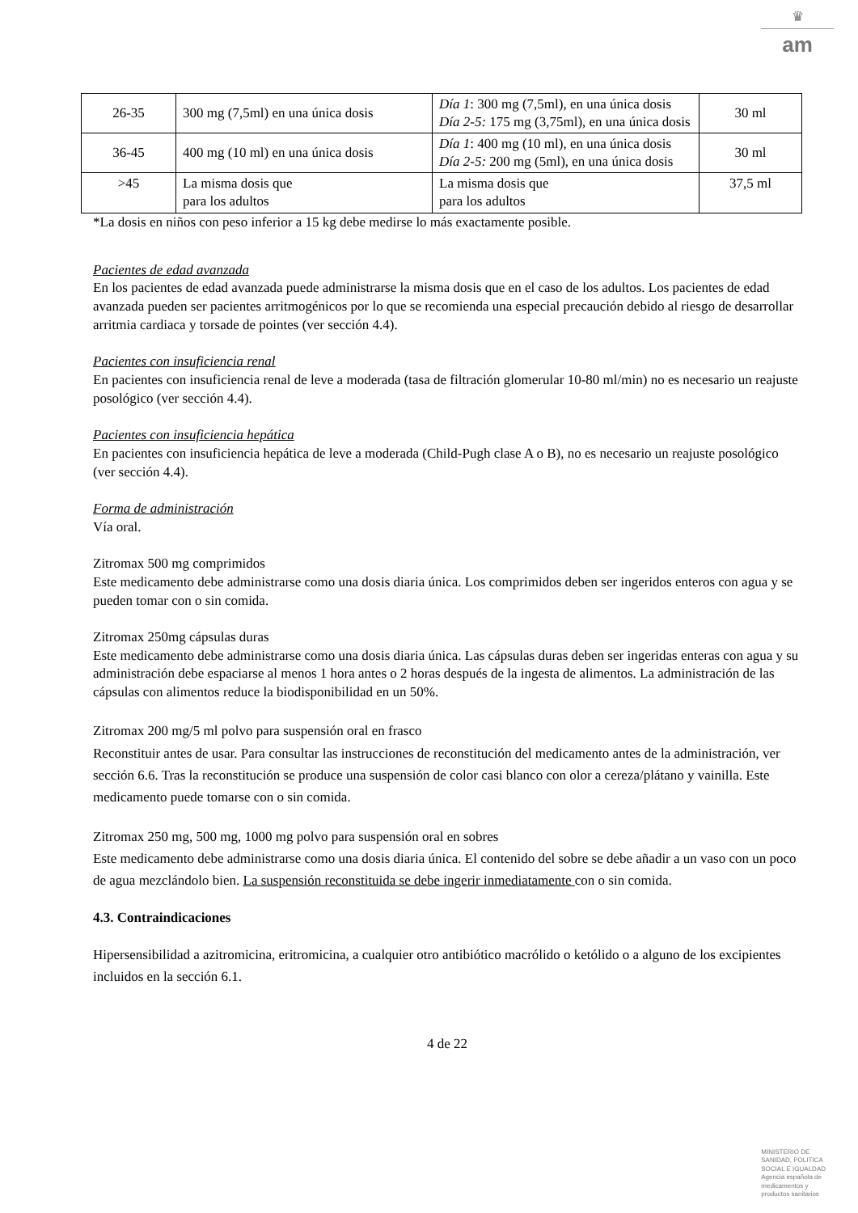♛
am
| 26-35 | 300 mg (7,5ml) en una única dosis | Día 1 : 300 mg (7,5ml), en una única dosis Día 2-5: 175 mg (3,75ml), en una única dosis | 30 ml |
| 36-45 | 400 mg (10 ml) en una única dosis | Día 1 : 400 mg (10 ml), en una única dosis Día 2-5: 200 mg (5ml), en una única dosis | 30 ml |
| >45 | La misma dosis que para los adultos | La misma dosis que para los adultos | 37,5 ml |
*La dosis en niños con peso inferior a 15 kg debe medirse lo más exactamente posible.
Pacientes de edad avanzada
En los pacientes de edad avanzada puede administrarse la misma dosis que en el caso de los adultos. Los pacientes de edad avanzada pueden ser pacientes arritmogénicos por lo que se recomienda una especial precaución debido al riesgo de desarrollar arritmia cardiaca y torsade de pointes (ver sección 4.4).
Pacientes con insuficiencia renal
En pacientes con insuficiencia renal de leve a moderada (tasa de filtración glomerular 10-80 ml/min) no es necesario un reajuste posológico (ver sección 4.4).
Pacientes con insuficiencia hepática
En pacientes con insuficiencia hepática de leve a moderada (Child-Pugh clase A o B), no es necesario un reajuste posológico (ver sección 4.4).
Forma de administración
Vía oral.
Zitromax 500 mg comprimidos
Este medicamento debe administrarse como una dosis diaria única. Los comprimidos deben ser ingeridos enteros con agua y se pueden tomar con o sin comida.
Zitromax 250mg cápsulas duras
Este medicamento debe administrarse como una dosis diaria única. Las cápsulas duras deben ser ingeridas enteras con agua y su administración debe espaciarse al menos 1 hora antes o 2 horas después de la ingesta de alimentos. La administración de las cápsulas con alimentos reduce la biodisponibilidad en un 50%.
Zitromax 200 mg/5 ml polvo para suspensión oral en frasco
Reconstituir antes de usar. Para consultar las instrucciones de reconstitución del medicamento antes de la administración, ver sección 6.6. Tras la reconstitución se produce una suspensión de color casi blanco con olor a cereza/plátano y vainilla. Este medicamento puede tomarse con o sin comida.
Zitromax 250 mg, 500 mg, 1000 mg polvo para suspensión oral en sobres
Este medicamento debe administrarse como una dosis diaria única. El contenido del sobre se debe añadir a un vaso con un poco de agua mezclándolo bien. La suspensión reconstituida se debe ingerir inmediatamente con o sin comida.
4.3. Contraindicaciones
Hipersensibilidad a azitromicina, eritromicina, a cualquier otro antibiótico macrólido o ketólido o a alguno de los excipientes incluidos en la sección 6.1.
4 de 22
MINISTERIO DE
SANIDAD, POLITICA
SOCIAL E IGUALDAD
Agencia española de
medicamentos y
productos sanitarios